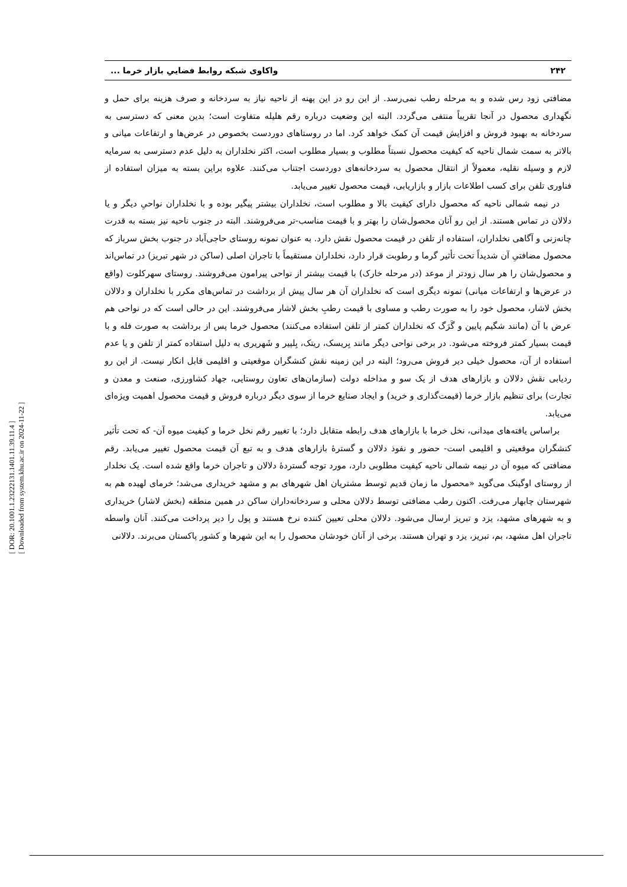[ DOR: 20.1001.1.23222131.1401.11.39.11.4 ]
[ Downloaded from system.khu.ac.ir on 2024-11-22 ]
۲۴۲ واکاوی شبکه روابط فضاییِ بازار خرما ...
مضافتی زود رس شده و به مرحله رطب نمی‌رسد. از این رو در این پهنه از ناحیه نیاز به سردخانه و صرف هزینه برای حمل و نگهداری محصول در آنجا تقریباً منتفی می‌گردد. البته این وضعیت درباره رقم هلیله متفاوت است؛ بدین معنی که دسترسی به سردخانه به بهبود فروش و افزایش قیمت آن کمک خواهد کرد. اما در روستاهای دوردست بخصوص در عرض‌ها و ارتفاعات میانی و بالاتر به سمت شمال ناحیه که کیفیت محصول نسبتاً مطلوب و بسیار مطلوب است، اکثر نخلداران به دلیل عدم دسترسی به سرمایه لازم و وسیله نقلیه، معمولاً از انتقال محصول به سردخانه‌های دوردست اجتناب می‌کنند. علاوه براین بسته به میزان استفاده از فناوری تلفن برای کسب اطلاعات بازار و بازاریابی، قیمت محصول تغییر می‌یابد.
در نیمه شمالی ناحیه که محصول دارای کیفیت بالا و مطلوب است، نخلداران بیشتر پیگیر بوده و با نخلداران نواحیِ دیگر و یا دلالان در تماس هستند. از این رو آنان محصول‌شان را بهتر و با قیمت مناسب-تر می‌فروشند. البته در جنوب ناحیه نیز بسته به قدرت چانه‌زنی و آگاهی نخلداران، استفاده از تلفن در قیمت محصول نقش دارد. به عنوان نمونه روستای حاجی‌آباد در جنوب بخش سرباز که محصول مضافتیِ آن شدیداً تحت تأثیر گرما و رطوبت قرار دارد، نخلداران مستقیماً با تاجران اصلی (ساکن در شهر تبریز) در تماس‌اند و محصول‌شان را هر سال زودتر از موعد (در مرحله خارک) با قیمت بیشتر از نواحی پیرامون می‌فروشند. روستای سهرکلوت (واقع در عرض‌ها و ارتفاعات میانی) نمونه دیگری است که نخلداران آن هر سال پیش از برداشت در تماس‌های مکرر با نخلداران و دلالان بخش لاشار، محصول خود را به صورت رطب و مساوی با قیمت رطبِ بخش لاشار می‌فروشند. این در حالی است که در نواحی هم عرض با آن (مانند شگیم پایین و گَرَگ که نخلداران کمتر از تلفن استفاده می‌کنند) محصول خرما پس از برداشت به صورت فله و با قیمت بسیار کمتر فروخته می‌شود. در برخی نواحی دیگر مانند بِریسک، ریتک، بِلپیر و شَهریری به دلیل استفاده کمتر از تلفن و یا عدم استفاده از آن، محصول خیلی دیر فروش می‌رود؛ البته در این زمینه نقش کنشگران موقعیتی و اقلیمی قابل انکار نیست. از این رو ردیابی نقش دلالان و بازارهای هدف از یک سو و مداخله دولت (سازمان‌های تعاون روستایی، جهاد کشاورزی، صنعت و معدن و تجارت) برای تنظیم بازار خرما (قیمت‌گذاری و خرید) و ایجاد صنایع خرما از سوی دیگر درباره فروش و قیمت محصول اهمیت ویژه‌ای می‌یابد.
براساس یافته‌های میدانی، نخل خرما با بازارهای هدف رابطه متقابل دارد؛ با تغییر رقم نخل خرما و کیفیت میوه آن- که تحت تأثیر کنشگران موقعیتی و اقلیمی است- حضور و نفوذ دلالان و گسترۀ بازارهای هدف و به تبع آن قیمت محصول تغییر می‌یابد. رقم مضافتی که میوه آن در نیمه شمالی ناحیه کیفیت مطلوبی دارد، مورد توجه گستردۀ دلالان و تاجران خرما واقع شده است. یک نخلدار از روستای اوگینک می‌گوید «محصول ما زمان قدیم توسط مشتریان اهل شهرهای بم و مشهد خریداری می‌شد؛ خرمای لهیده هم به شهرستان چابهار می‌رفت. اکنون رطب مضافتی توسط دلالان محلی و سردخانه‌داران ساکن در همین منطقه (بخش لاشار) خریداری و به شهرهای مشهد، یزد و تبریز ارسال می‌شود. دلالان محلی تعیین کننده نرخ هستند و پول را دیر پرداخت می‌کنند. آنان واسطه تاجران اهل مشهد، بم، تبریز، یزد و تهران هستند. برخی از آنان خودشان محصول را به این شهرها و کشور پاکستان می‌برند. دلالانی